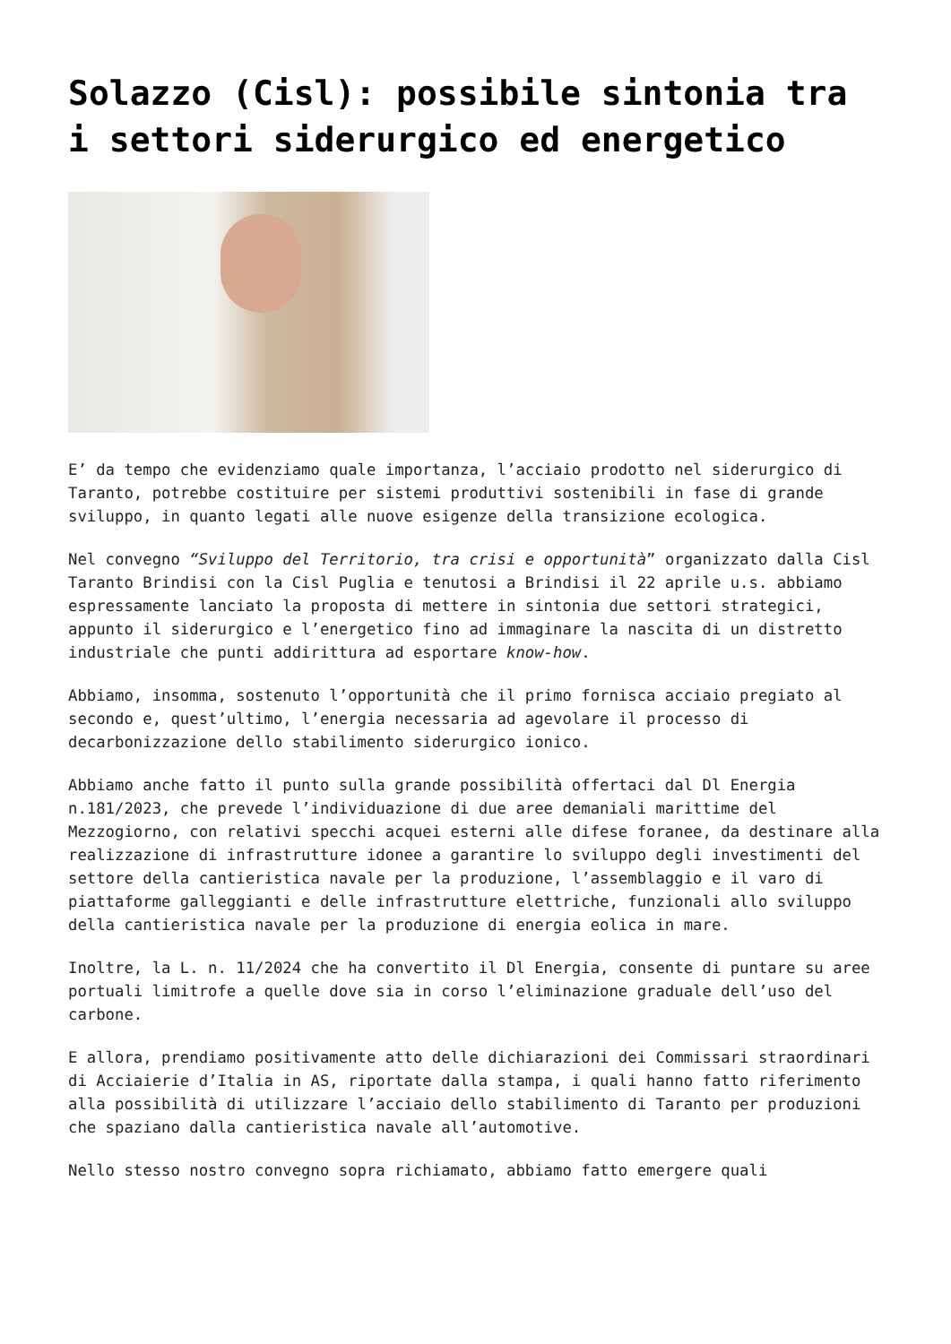Solazzo (Cisl): possibile sintonia tra i settori siderurgico ed energetico
E’ da tempo che evidenziamo quale importanza, l’acciaio prodotto nel siderurgico di Taranto, potrebbe costituire per sistemi produttivi sostenibili in fase di grande sviluppo, in quanto legati alle nuove esigenze della transizione ecologica.
Nel convegno “Sviluppo del Territorio, tra crisi e opportunità” organizzato dalla Cisl Taranto Brindisi con la Cisl Puglia e tenutosi a Brindisi il 22 aprile u.s. abbiamo espressamente lanciato la proposta di mettere in sintonia due settori strategici, appunto il siderurgico e l’energetico fino ad immaginare la nascita di un distretto industriale che punti addirittura ad esportare know-how.
Abbiamo, insomma, sostenuto l’opportunità che il primo fornisca acciaio pregiato al secondo e, quest’ultimo, l’energia necessaria ad agevolare il processo di decarbonizzazione dello stabilimento siderurgico ionico.
Abbiamo anche fatto il punto sulla grande possibilità offertaci dal Dl Energia n.181/2023, che prevede l’individuazione di due aree demaniali marittime del Mezzogiorno, con relativi specchi acquei esterni alle difese foranee, da destinare alla realizzazione di infrastrutture idonee a garantire lo sviluppo degli investimenti del settore della cantieristica navale per la produzione, l’assemblaggio e il varo di piattaforme galleggianti e delle infrastrutture elettriche, funzionali allo sviluppo della cantieristica navale per la produzione di energia eolica in mare.
Inoltre, la L. n. 11/2024 che ha convertito il Dl Energia, consente di puntare su aree portuali limitrofe a quelle dove sia in corso l’eliminazione graduale dell’uso del carbone.
E allora, prendiamo positivamente atto delle dichiarazioni dei Commissari straordinari di Acciaierie d’Italia in AS, riportate dalla stampa, i quali hanno fatto riferimento alla possibilità di utilizzare l’acciaio dello stabilimento di Taranto per produzioni che spaziano dalla cantieristica navale all’automotive.
Nello stesso nostro convegno sopra richiamato, abbiamo fatto emergere quali